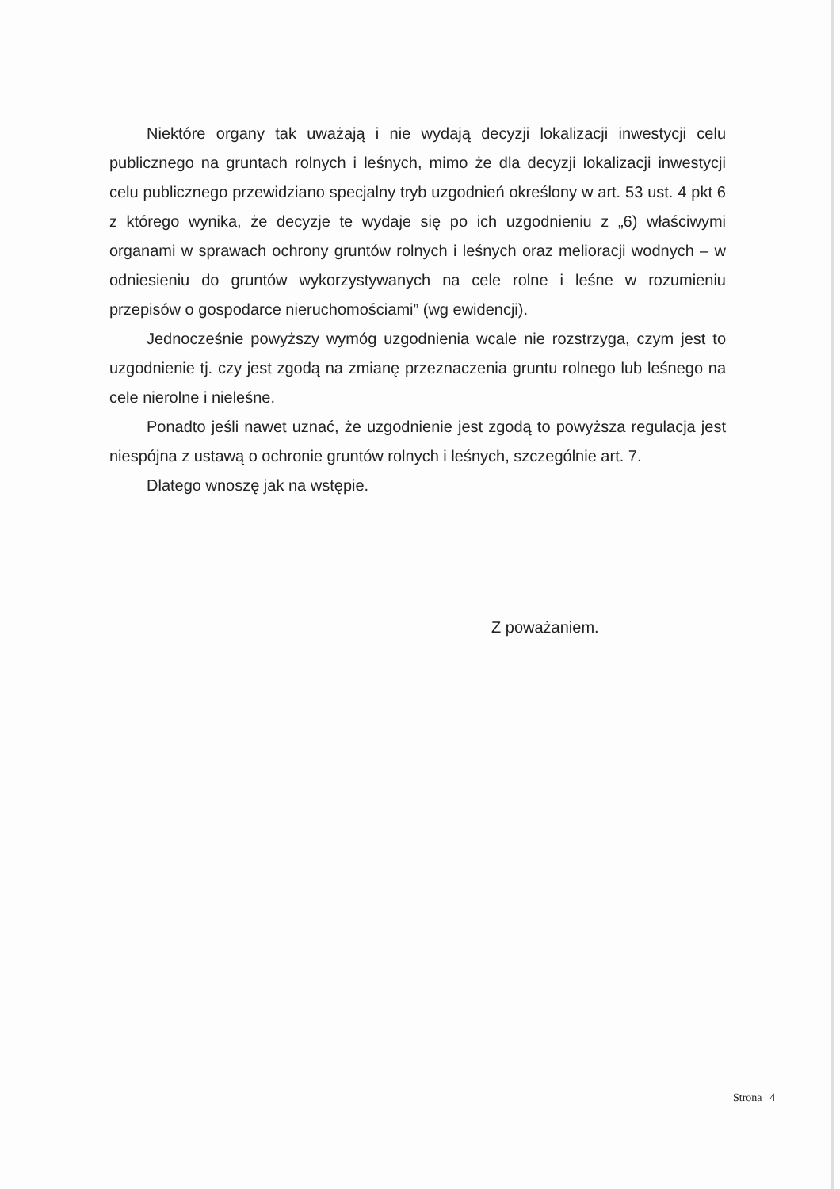Niektóre organy tak uważają i nie wydają decyzji lokalizacji inwestycji celu publicznego na gruntach rolnych i leśnych, mimo że dla decyzji lokalizacji inwestycji celu publicznego przewidziano specjalny tryb uzgodnień określony w art. 53 ust. 4 pkt 6 z którego wynika, że decyzje te wydaje się po ich uzgodnieniu z „6) właściwymi organami w sprawach ochrony gruntów rolnych i leśnych oraz melioracji wodnych – w odniesieniu do gruntów wykorzystywanych na cele rolne i leśne w rozumieniu przepisów o gospodarce nieruchomościami” (wg ewidencji).
Jednocześnie powyższy wymóg uzgodnienia wcale nie rozstrzyga, czym jest to uzgodnienie tj. czy jest zgodą na zmianę przeznaczenia gruntu rolnego lub leśnego na cele nierolne i nieleśne.
Ponadto jeśli nawet uznać, że uzgodnienie jest zgodą to powyższa regulacja jest niespójna z ustawą o ochronie gruntów rolnych i leśnych, szczególnie art. 7.
Dlatego wnoszę jak na wstępie.
Z poważaniem.
Strona | 4